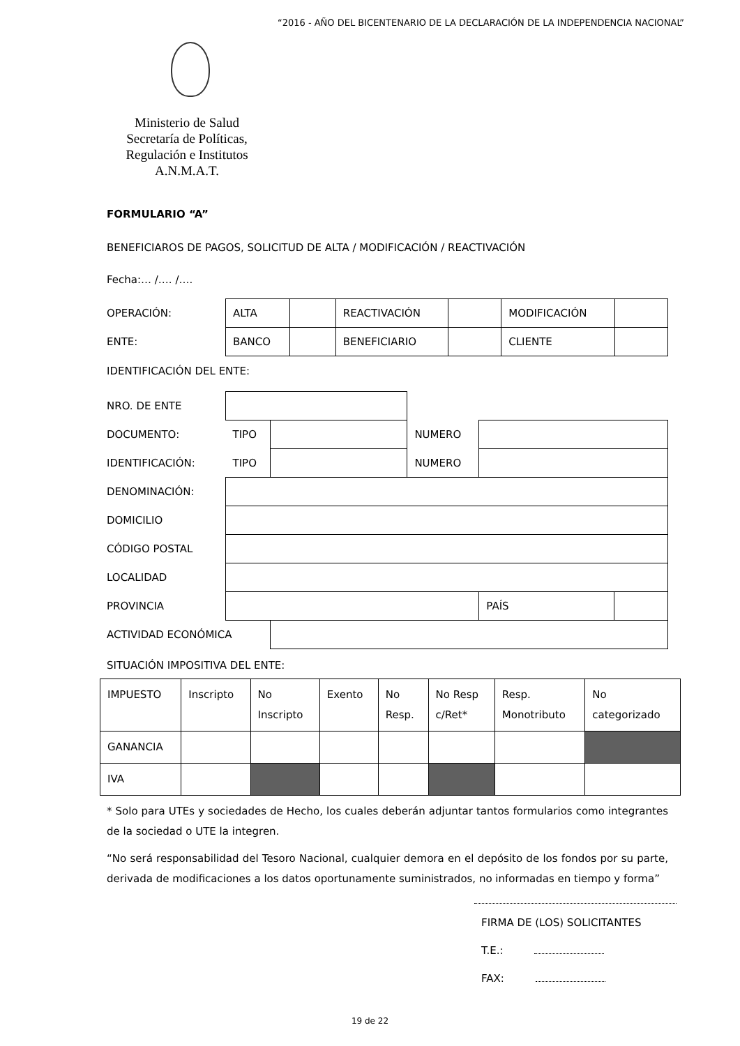“2016 - AÑO DEL BICENTENARIO DE LA DECLARACIÓN DE LA INDEPENDENCIA NACIONAL”
Ministerio de Salud
Secretaría de Políticas,
Regulación e Institutos
A.N.M.A.T.
FORMULARIO “A”
BENEFICIAROS DE PAGOS, SOLICITUD DE ALTA / MODIFICACIÓN / REACTIVACIÓN
Fecha:… /…. /….
| OPERACIÓN: | ALTA | | REACTIVACIÓN | | MODIFICACIÓN | |
| ENTE: | BANCO | | BENEFICIARIO | | CLIENTE | |
IDENTIFICACIÓN DEL ENTE:
| NRO. DE ENTE | | | | | |
| DOCUMENTO: | TIPO | | NUMERO | | |
| IDENTIFICACIÓN: | TIPO | | NUMERO | | |
| DENOMINACIÓN: | | | | | |
| DOMICILIO | | | | | |
| CÓDIGO POSTAL | | | | | |
| LOCALIDAD | | | | | |
| PROVINCIA | | | | PAÍS | |
| ACTIVIDAD ECONÓMICA | | | | | |
SITUACIÓN IMPOSITIVA DEL ENTE:
| IMPUESTO | Inscripto | No Inscripto | Exento | No Resp. | No Resp c/Ret* | Resp. Monotributo | No categorizado |
| GANANCIA | | | | | | | |
| IVA | | | | | | | |
* Solo para UTEs y sociedades de Hecho, los cuales deberán adjuntar tantos formularios como integrantes de la sociedad o UTE la integren.
“No será responsabilidad del Tesoro Nacional, cualquier demora en el depósito de los fondos por su parte, derivada de modificaciones a los datos oportunamente suministrados, no informadas en tiempo y forma”
FIRMA DE (LOS) SOLICITANTES
T.E.:
FAX:
19 de 22